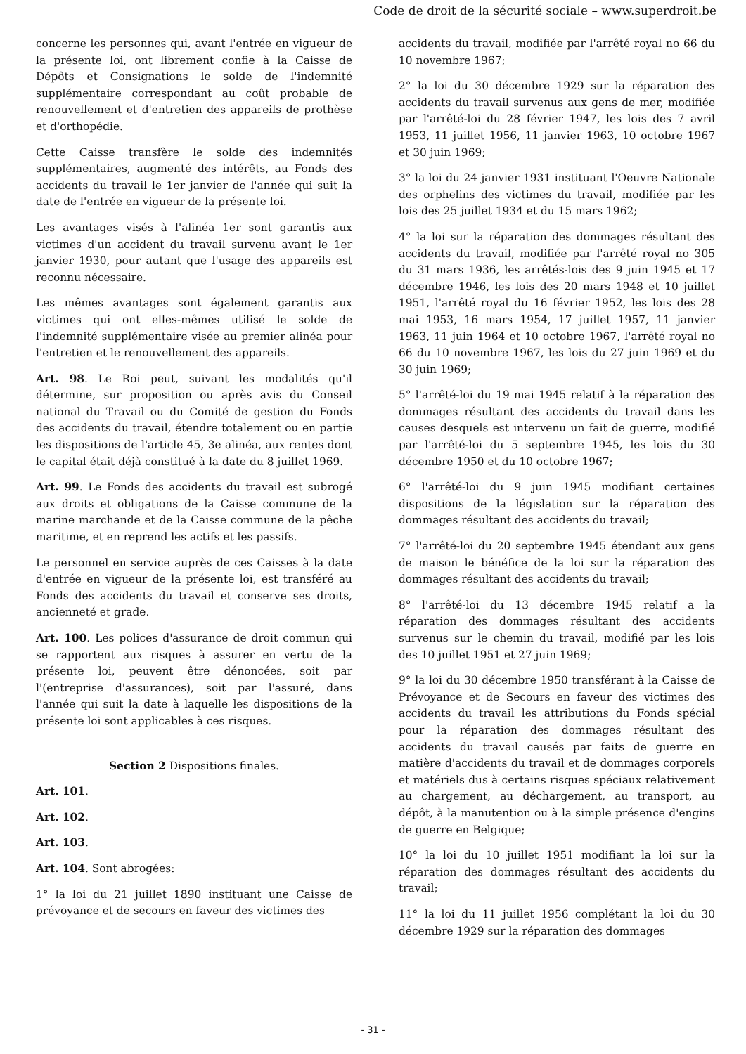Code de droit de la sécurité sociale – www.superdroit.be
concerne les personnes qui, avant l'entrée en vigueur de la présente loi, ont librement confie à la Caisse de Dépôts et Consignations le solde de l'indemnité supplémentaire correspondant au coût probable de renouvellement et d'entretien des appareils de prothèse et d'orthopédie.
Cette Caisse transfère le solde des indemnités supplémentaires, augmenté des intérêts, au Fonds des accidents du travail le 1er janvier de l'année qui suit la date de l'entrée en vigueur de la présente loi.
Les avantages visés à l'alinéa 1er sont garantis aux victimes d'un accident du travail survenu avant le 1er janvier 1930, pour autant que l'usage des appareils est reconnu nécessaire.
Les mêmes avantages sont également garantis aux victimes qui ont elles-mêmes utilisé le solde de l'indemnité supplémentaire visée au premier alinéa pour l'entretien et le renouvellement des appareils.
Art. 98. Le Roi peut, suivant les modalités qu'il détermine, sur proposition ou après avis du Conseil national du Travail ou du Comité de gestion du Fonds des accidents du travail, étendre totalement ou en partie les dispositions de l'article 45, 3e alinéa, aux rentes dont le capital était déjà constitué à la date du 8 juillet 1969.
Art. 99. Le Fonds des accidents du travail est subrogé aux droits et obligations de la Caisse commune de la marine marchande et de la Caisse commune de la pêche maritime, et en reprend les actifs et les passifs.
Le personnel en service auprès de ces Caisses à la date d'entrée en vigueur de la présente loi, est transféré au Fonds des accidents du travail et conserve ses droits, ancienneté et grade.
Art. 100. Les polices d'assurance de droit commun qui se rapportent aux risques à assurer en vertu de la présente loi, peuvent être dénoncées, soit par l'(entreprise d'assurances), soit par l'assuré, dans l'année qui suit la date à laquelle les dispositions de la présente loi sont applicables à ces risques.
Section 2 Dispositions finales.
Art. 101.
Art. 102.
Art. 103.
Art. 104. Sont abrogées:
1° la loi du 21 juillet 1890 instituant une Caisse de prévoyance et de secours en faveur des victimes des
accidents du travail, modifiée par l'arrêté royal no 66 du 10 novembre 1967;
2° la loi du 30 décembre 1929 sur la réparation des accidents du travail survenus aux gens de mer, modifiée par l'arrêté-loi du 28 février 1947, les lois des 7 avril 1953, 11 juillet 1956, 11 janvier 1963, 10 octobre 1967 et 30 juin 1969;
3° la loi du 24 janvier 1931 instituant l'Oeuvre Nationale des orphelins des victimes du travail, modifiée par les lois des 25 juillet 1934 et du 15 mars 1962;
4° la loi sur la réparation des dommages résultant des accidents du travail, modifiée par l'arrêté royal no 305 du 31 mars 1936, les arrêtés-lois des 9 juin 1945 et 17 décembre 1946, les lois des 20 mars 1948 et 10 juillet 1951, l'arrêté royal du 16 février 1952, les lois des 28 mai 1953, 16 mars 1954, 17 juillet 1957, 11 janvier 1963, 11 juin 1964 et 10 octobre 1967, l'arrêté royal no 66 du 10 novembre 1967, les lois du 27 juin 1969 et du 30 juin 1969;
5° l'arrêté-loi du 19 mai 1945 relatif à la réparation des dommages résultant des accidents du travail dans les causes desquels est intervenu un fait de guerre, modifié par l'arrêté-loi du 5 septembre 1945, les lois du 30 décembre 1950 et du 10 octobre 1967;
6° l'arrêté-loi du 9 juin 1945 modifiant certaines dispositions de la législation sur la réparation des dommages résultant des accidents du travail;
7° l'arrêté-loi du 20 septembre 1945 étendant aux gens de maison le bénéfice de la loi sur la réparation des dommages résultant des accidents du travail;
8° l'arrêté-loi du 13 décembre 1945 relatif a la réparation des dommages résultant des accidents survenus sur le chemin du travail, modifié par les lois des 10 juillet 1951 et 27 juin 1969;
9° la loi du 30 décembre 1950 transférant à la Caisse de Prévoyance et de Secours en faveur des victimes des accidents du travail les attributions du Fonds spécial pour la réparation des dommages résultant des accidents du travail causés par faits de guerre en matière d'accidents du travail et de dommages corporels et matériels dus à certains risques spéciaux relativement au chargement, au déchargement, au transport, au dépôt, à la manutention ou à la simple présence d'engins de guerre en Belgique;
10° la loi du 10 juillet 1951 modifiant la loi sur la réparation des dommages résultant des accidents du travail;
11° la loi du 11 juillet 1956 complétant la loi du 30 décembre 1929 sur la réparation des dommages
- 31 -